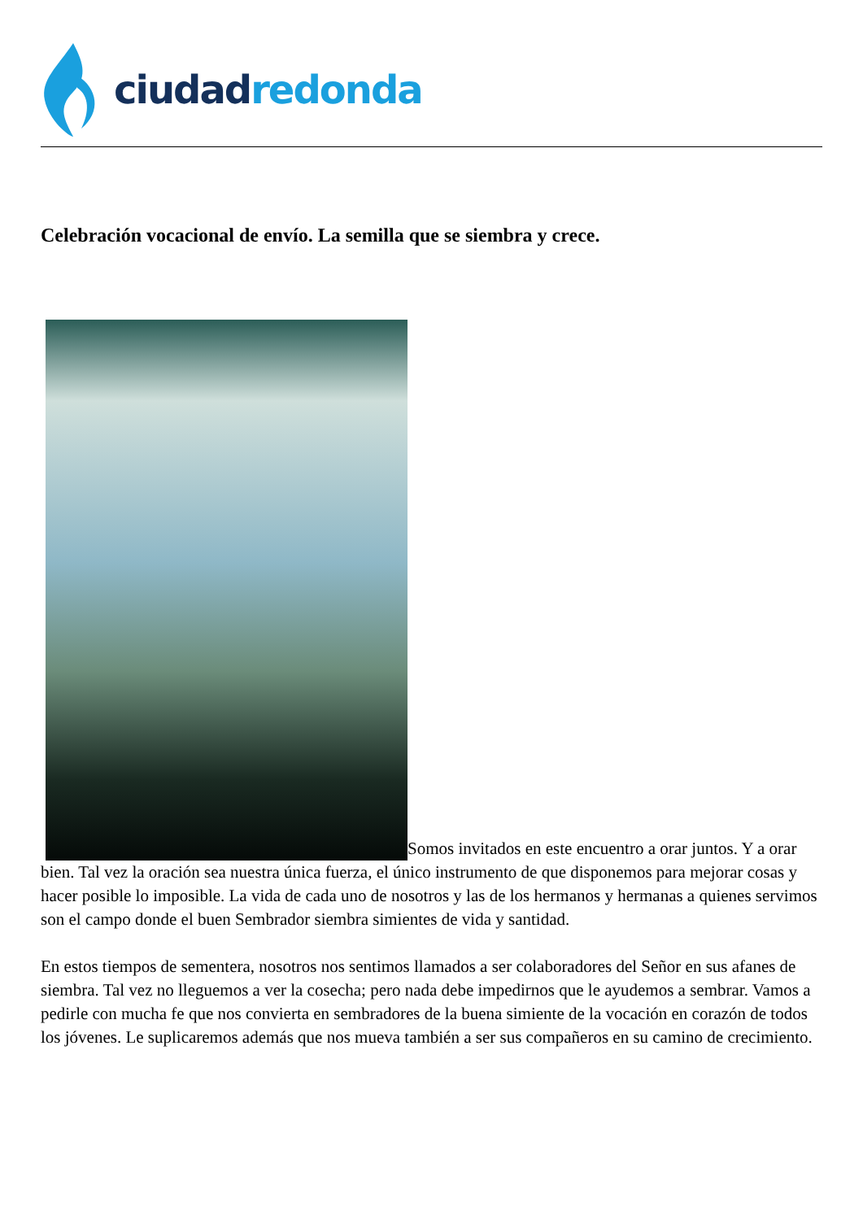ciudad redonda
Celebración vocacional de envío. La semilla que se siembra y crece.
Somos invitados en este encuentro a orar juntos. Y a orar bien. Tal vez la oración sea nuestra única fuerza, el único instrumento de que disponemos para mejorar cosas y hacer posible lo imposible. La vida de cada uno de nosotros y las de los hermanos y hermanas a quienes servimos son el campo donde el buen Sembrador siembra simientes de vida y santidad.
En estos tiempos de sementera, nosotros nos sentimos llamados a ser colaboradores del Señor en sus afanes de siembra. Tal vez no lleguemos a ver la cosecha; pero nada debe impedirnos que le ayudemos a sembrar. Vamos a pedirle con mucha fe que nos convierta en sembradores de la buena simiente de la vocación en corazón de todos los jóvenes. Le suplicaremos además que nos mueva también a ser sus compañeros en su camino de crecimiento.